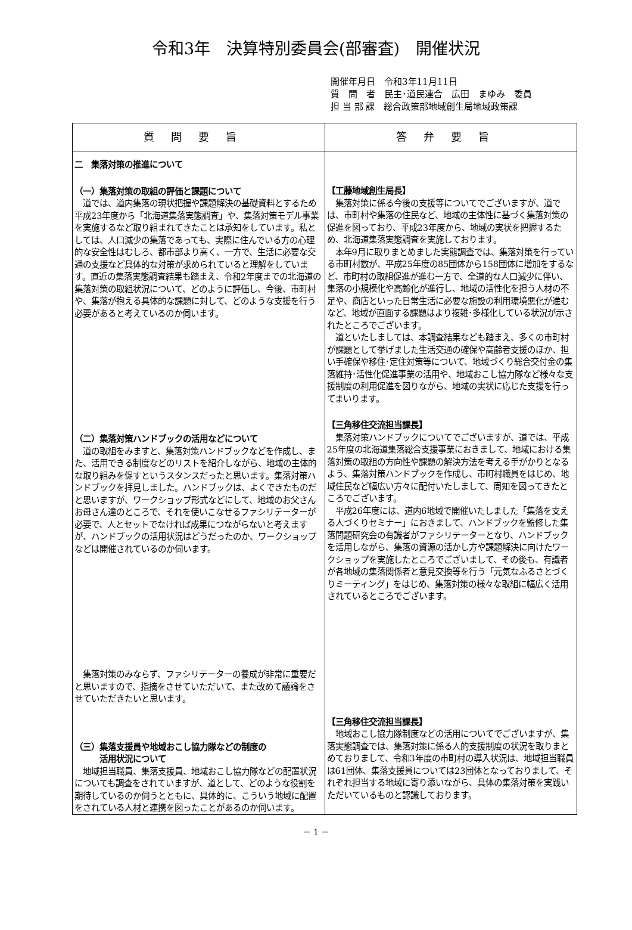令和3年　決算特別委員会(部審査)　開催状況
開催年月日　令和3年11月11日
質　問　者　民主･道民連合　広田　まゆみ　委員
担 当 部 課　総合政策部地域創生局地域政策課
| 質問要旨 | 答弁要旨 |
| --- | --- |
| 二 集落対策の推進について （一）集落対策の取組の評価と課題について 道では、道内集落の現状把握や課題解決の基礎資料とするため平成23年度から「北海道集落実態調査」や、集落対策モデル事業を実施するなど取り組まれてきたことは承知をしています。私としては、人口減少の集落であっても、実際に住んでいる方の心理的な安全性はむしろ、都市部より高く、一方で、生活に必要な交通の支援など具体的な対策が求められていると理解をしています。直近の集落実態調査結果も踏まえ、令和2年度までの北海道の集落対策の取組状況について、どのように評価し、今後、市町村や、集落が抱える具体的な課題に対して、どのような支援を行う必要があると考えているのか伺います。 （二）集落対策ハンドブックの活用などについて 道の取組をみますと、集落対策ハンドブックなどを作成し、また、活用できる制度などのリストを紹介しながら、地域の主体的な取り組みを促すというスタンスだったと思います。集落対策ハンドブックを拝見しました。ハンドブックは、よくできたものだと思いますが、ワークショップ形式などにして、地域のお父さんお母さん達のところで、それを使いこなせるファシリテーターが必要で、人とセットでなければ成果につながらないと考えますが、ハンドブックの活用状況はどうだったのか、ワークショップなどは開催されているのか伺います。 集落対策のみならず、ファシリテーターの養成が非常に重要だと思いますので、指摘をさせていただいて、また改めて議論をさせていただきたいと思います。 （三）集落支援員や地域おこし協力隊などの制度の 活用状況について 地域担当職員、集落支援員、地域おこし協力隊などの配置状況についても調査をされていますが、道として、どのような役割を期待しているのか伺うとともに、具体的に、こういう地域に配置をされている人材と連携を図ったことがあるのか伺います。 | 【工藤地域創生局長】 集落対策に係る今後の支援等についてでございますが、道では、市町村や集落の住民など、地域の主体性に基づく集落対策の促進を図っており、平成23年度から、地域の実状を把握するため、北海道集落実態調査を実施しております。 本年9月に取りまとめました実態調査では、集落対策を行っている市町村数が、平成25年度の85団体から158団体に増加をするなど、市町村の取組促進が進む一方で、全道的な人口減少に伴い、集落の小規模化や高齢化が進行し、地域の活性化を担う人材の不足や、商店といった日常生活に必要な施設の利用環境悪化が進むなど、地域が直面する課題はより複雑･多様化している状況が示されたところでございます。 道といたしましては、本調査結果なども踏まえ、多くの市町村が課題として挙げました生活交通の確保や高齢者支援のほか、担い手確保や移住･定住対策等について、地域づくり総合交付金の集落維持･活性化促進事業の活用や、地域おこし協力隊など様々な支援制度の利用促進を図りながら、地域の実状に応じた支援を行ってまいります。 【三角移住交流担当課長】 集落対策ハンドブックについてでございますが、道では、平成25年度の北海道集落総合支援事業におきまして、地域における集落対策の取組の方向性や課題の解決方法を考える手がかりとなるよう、集落対策ハンドブックを作成し、市町村職員をはじめ、地域住民など幅広い方々に配付いたしまして、周知を図ってきたところでございます。 平成26年度には、道内6地域で開催いたしました「集落を支える人づくりセミナー」におきまして、ハンドブックを監修した集落問題研究会の有識者がファシリテーターとなり、ハンドブックを活用しながら、集落の資源の活かし方や課題解決に向けたワークショップを実施したところでございまして、その後も、有識者が各地域の集落関係者と意見交換等を行う「元気なふるさとづくりミーティング」をはじめ、集落対策の様々な取組に幅広く活用されているところでございます。 【三角移住交流担当課長】 地域おこし協力隊制度などの活用についてでございますが、集落実態調査では、集落対策に係る人的支援制度の状況を取りまとめておりまして、令和3年度の市町村の導入状況は、地域担当職員は61団体、集落支援員については23団体となっておりまして、それぞれ担当する地域に寄り添いながら、具体の集落対策を実践いただいているものと認識しております。 |
－ 1 －